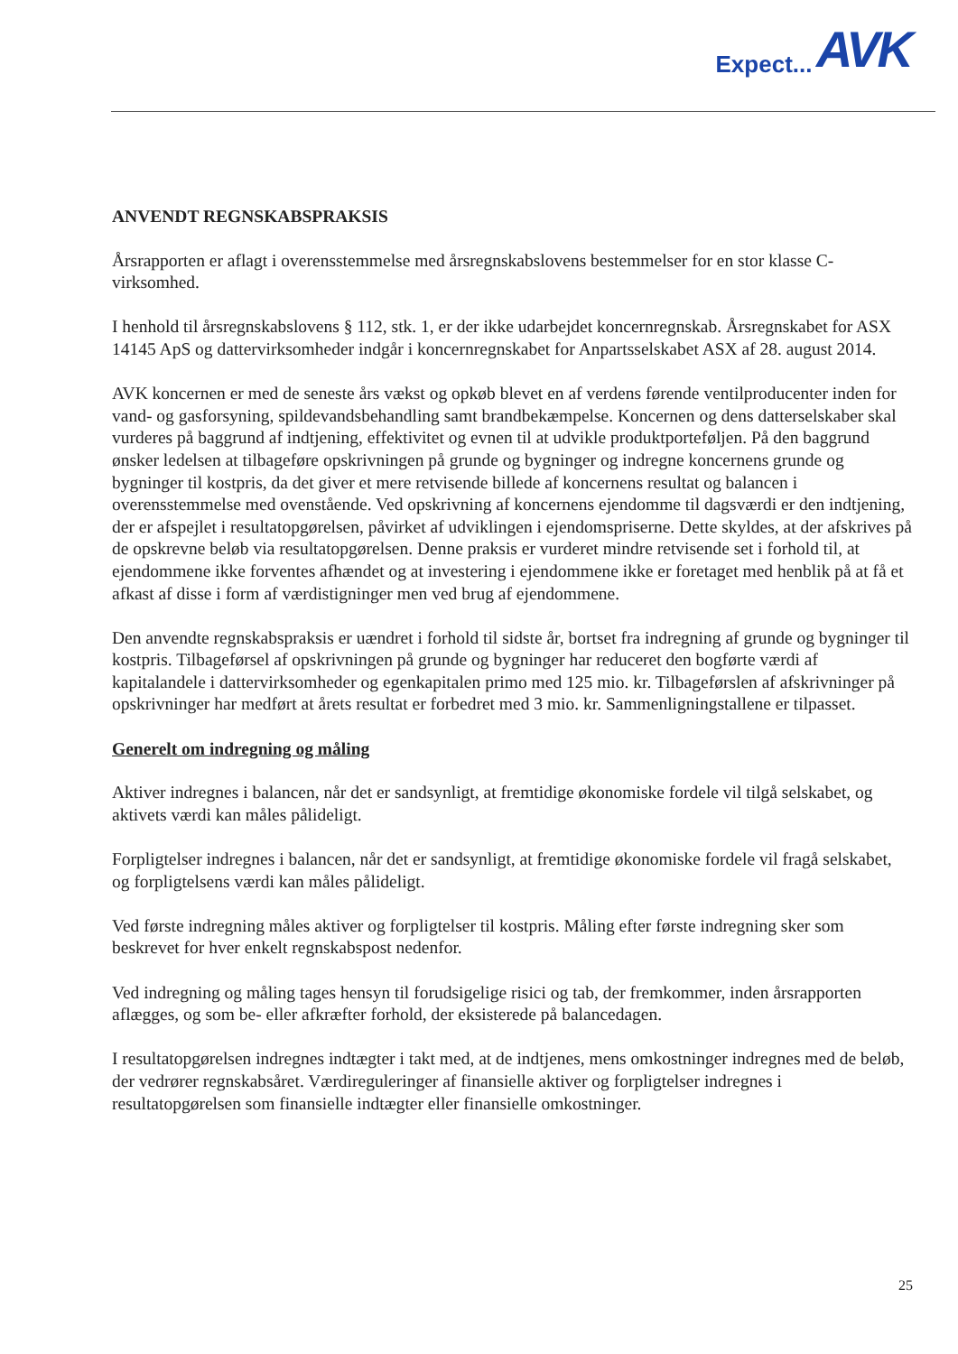Expect... AVK
ANVENDT REGNSKABSPRAKSIS
Årsrapporten er aflagt i overensstemmelse med årsregnskabslovens bestemmelser for en stor klasse C-virksomhed.
I henhold til årsregnskabslovens § 112, stk. 1, er der ikke udarbejdet koncernregnskab. Årsregnskabet for ASX 14145 ApS og dattervirksomheder indgår i koncernregnskabet for Anpartsselskabet ASX af 28. august 2014.
AVK koncernen er med de seneste års vækst og opkøb blevet en af verdens førende ventilproducenter inden for vand- og gasforsyning, spildevandsbehandling samt brandbekæmpelse. Koncernen og dens datterselskaber skal vurderes på baggrund af indtjening, effektivitet og evnen til at udvikle produktporteføljen. På den baggrund ønsker ledelsen at tilbageføre opskrivningen på grunde og bygninger og indregne koncernens grunde og bygninger til kostpris, da det giver et mere retvisende billede af koncernens resultat og balancen i overensstemmelse med ovenstående. Ved opskrivning af koncernens ejendomme til dagsværdi er den indtjening, der er afspejlet i resultatopgørelsen, påvirket af udviklingen i ejendomspriserne. Dette skyldes, at der afskrives på de opskrevne beløb via resultatopgørelsen. Denne praksis er vurderet mindre retvisende set i forhold til, at ejendommene ikke forventes afhændet og at investering i ejendommene ikke er foretaget med henblik på at få et afkast af disse i form af værdistigninger men ved brug af ejendommene.
Den anvendte regnskabspraksis er uændret i forhold til sidste år, bortset fra indregning af grunde og bygninger til kostpris. Tilbageførsel af opskrivningen på grunde og bygninger har reduceret den bogførte værdi af kapitalandele i dattervirksomheder og egenkapitalen primo med 125 mio. kr. Tilbageførslen af afskrivninger på opskrivninger har medført at årets resultat er forbedret med 3 mio. kr. Sammenligningstallene er tilpasset.
Generelt om indregning og måling
Aktiver indregnes i balancen, når det er sandsynligt, at fremtidige økonomiske fordele vil tilgå selskabet, og aktivets værdi kan måles pålideligt.
Forpligtelser indregnes i balancen, når det er sandsynligt, at fremtidige økonomiske fordele vil fragå selskabet, og forpligtelsens værdi kan måles pålideligt.
Ved første indregning måles aktiver og forpligtelser til kostpris. Måling efter første indregning sker som beskrevet for hver enkelt regnskabspost nedenfor.
Ved indregning og måling tages hensyn til forudsigelige risici og tab, der fremkommer, inden årsrapporten aflægges, og som be- eller afkræfter forhold, der eksisterede på balancedagen.
I resultatopgørelsen indregnes indtægter i takt med, at de indtjenes, mens omkostninger indregnes med de beløb, der vedrører regnskabsåret. Værdireguleringer af finansielle aktiver og forpligtelser indregnes i resultatopgørelsen som finansielle indtægter eller finansielle omkostninger.
25